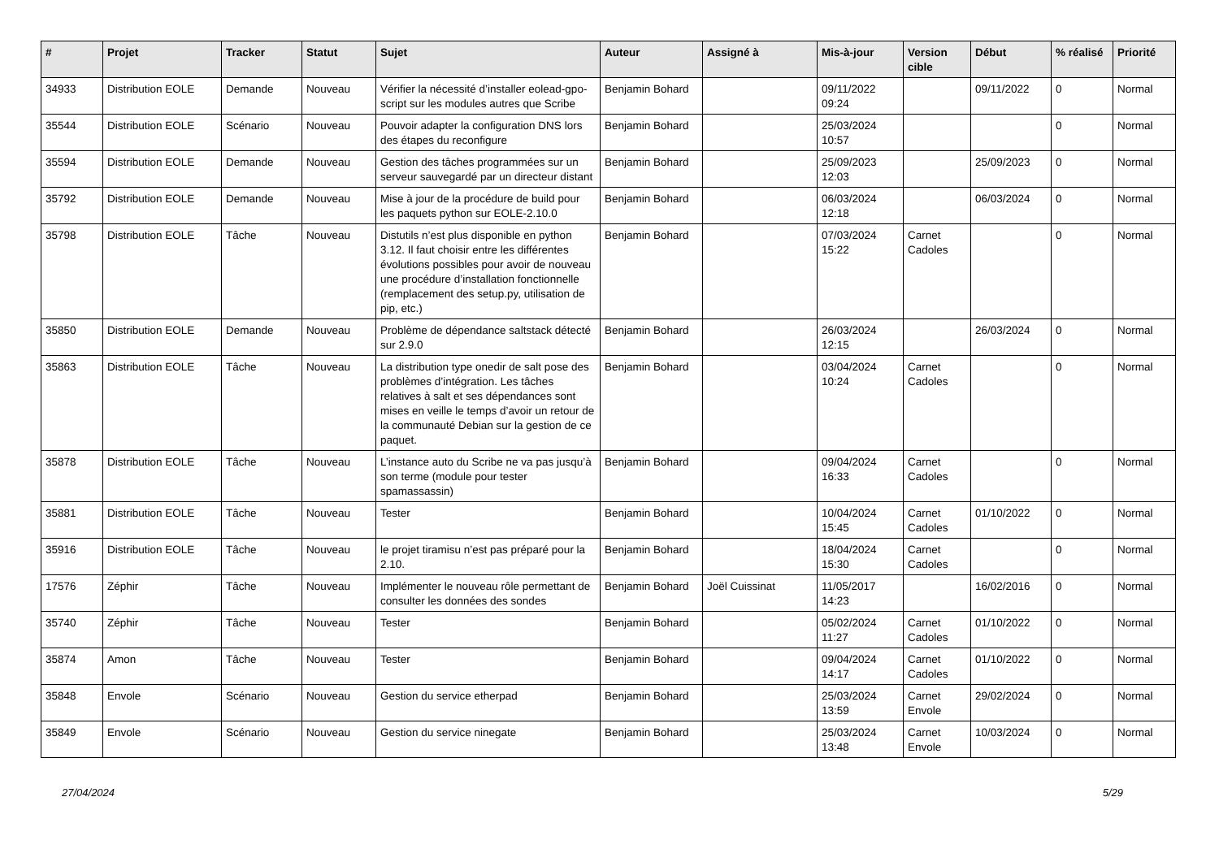| # | Projet | Tracker | Statut | Sujet | Auteur | Assigné à | Mis-à-jour | Version cible | Début | % réalisé | Priorité |
| --- | --- | --- | --- | --- | --- | --- | --- | --- | --- | --- | --- |
| 34933 | Distribution EOLE | Demande | Nouveau | Vérifier la nécessité d’installer eolead-gpo-script sur les modules autres que Scribe | Benjamin Bohard | | 09/11/2022 09:24 | | 09/11/2022 | 0 | Normal |
| 35544 | Distribution EOLE | Scénario | Nouveau | Pouvoir adapter la configuration DNS lors des étapes du reconfigure | Benjamin Bohard | | 25/03/2024 10:57 | | | 0 | Normal |
| 35594 | Distribution EOLE | Demande | Nouveau | Gestion des tâches programmées sur un serveur sauvegardé par un directeur distant | Benjamin Bohard | | 25/09/2023 12:03 | | 25/09/2023 | 0 | Normal |
| 35792 | Distribution EOLE | Demande | Nouveau | Mise à jour de la procédure de build pour les paquets python sur EOLE-2.10.0 | Benjamin Bohard | | 06/03/2024 12:18 | | 06/03/2024 | 0 | Normal |
| 35798 | Distribution EOLE | Tâche | Nouveau | Distutils n’est plus disponible en python 3.12. Il faut choisir entre les différentes évolutions possibles pour avoir de nouveau une procédure d’installation fonctionnelle (remplacement des setup.py, utilisation de pip, etc.) | Benjamin Bohard | | 07/03/2024 15:22 | Carnet Cadoles | | 0 | Normal |
| 35850 | Distribution EOLE | Demande | Nouveau | Problème de dépendance saltstack détecté sur 2.9.0 | Benjamin Bohard | | 26/03/2024 12:15 | | 26/03/2024 | 0 | Normal |
| 35863 | Distribution EOLE | Tâche | Nouveau | La distribution type onedir de salt pose des problèmes d’intégration. Les tâches relatives à salt et ses dépendances sont mises en veille le temps d’avoir un retour de la communauté Debian sur la gestion de ce paquet. | Benjamin Bohard | | 03/04/2024 10:24 | Carnet Cadoles | | 0 | Normal |
| 35878 | Distribution EOLE | Tâche | Nouveau | L’instance auto du Scribe ne va pas jusqu’à son terme (module pour tester spamassassin) | Benjamin Bohard | | 09/04/2024 16:33 | Carnet Cadoles | | 0 | Normal |
| 35881 | Distribution EOLE | Tâche | Nouveau | Tester | Benjamin Bohard | | 10/04/2024 15:45 | Carnet Cadoles | 01/10/2022 | 0 | Normal |
| 35916 | Distribution EOLE | Tâche | Nouveau | le projet tiramisu n’est pas préparé pour la 2.10. | Benjamin Bohard | | 18/04/2024 15:30 | Carnet Cadoles | | 0 | Normal |
| 17576 | Zéphir | Tâche | Nouveau | Implémenter le nouveau rôle permettant de consulter les données des sondes | Benjamin Bohard | Joël Cuissinat | 11/05/2017 14:23 | | 16/02/2016 | 0 | Normal |
| 35740 | Zéphir | Tâche | Nouveau | Tester | Benjamin Bohard | | 05/02/2024 11:27 | Carnet Cadoles | 01/10/2022 | 0 | Normal |
| 35874 | Amon | Tâche | Nouveau | Tester | Benjamin Bohard | | 09/04/2024 14:17 | Carnet Cadoles | 01/10/2022 | 0 | Normal |
| 35848 | Envole | Scénario | Nouveau | Gestion du service etherpad | Benjamin Bohard | | 25/03/2024 13:59 | Carnet Envole | 29/02/2024 | 0 | Normal |
| 35849 | Envole | Scénario | Nouveau | Gestion du service ninegate | Benjamin Bohard | | 25/03/2024 13:48 | Carnet Envole | 10/03/2024 | 0 | Normal |
27/04/2024 5/29